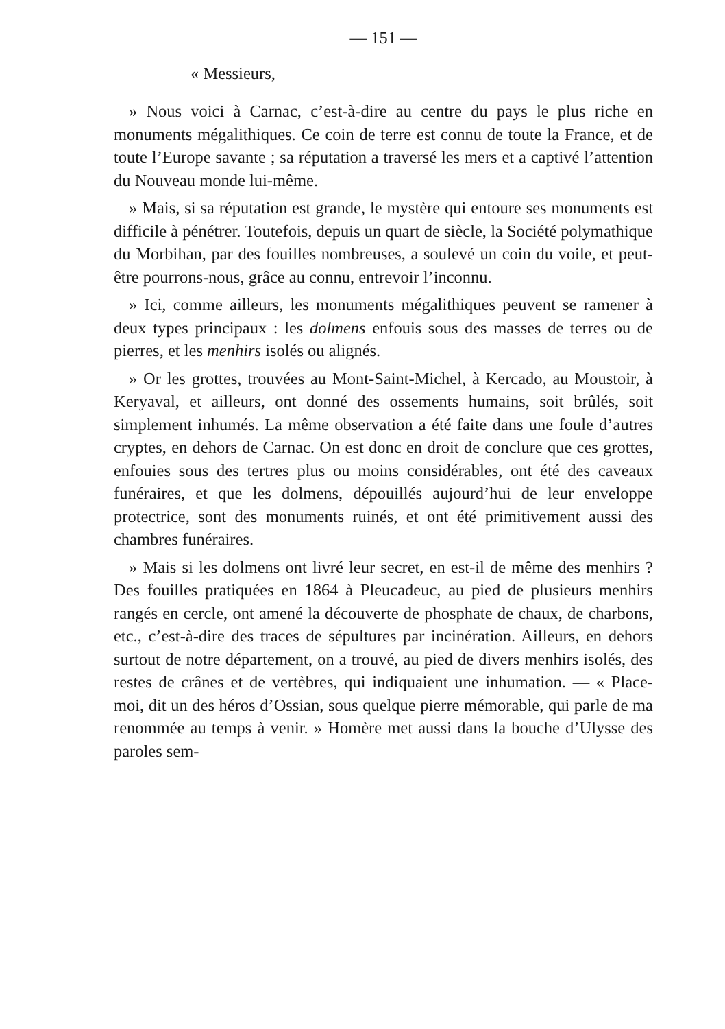— 151 —
« Messieurs,
» Nous voici à Carnac, c’est-à-dire au centre du pays le plus riche en monuments mégalithiques. Ce coin de terre est connu de toute la France, et de toute l’Europe savante ; sa réputation a traversé les mers et a captivé l’attention du Nouveau monde lui-même.
» Mais, si sa réputation est grande, le mystère qui entoure ses monuments est difficile à pénétrer. Toutefois, depuis un quart de siècle, la Société polymathique du Morbihan, par des fouilles nombreuses, a soulevé un coin du voile, et peut-être pourrons-nous, grâce au connu, entrevoir l’inconnu.
» Ici, comme ailleurs, les monuments mégalithiques peuvent se ramener à deux types principaux : les dolmens enfouis sous des masses de terres ou de pierres, et les menhirs isolés ou alignés.
» Or les grottes, trouvées au Mont-Saint-Michel, à Kercado, au Moustoir, à Keryaval, et ailleurs, ont donné des ossements humains, soit brûlés, soit simplement inhumés. La même observation a été faite dans une foule d’autres cryptes, en dehors de Carnac. On est donc en droit de conclure que ces grottes, enfouies sous des tertres plus ou moins considérables, ont été des caveaux funéraires, et que les dolmens, dépouillés aujourd’hui de leur enveloppe protectrice, sont des monuments ruinés, et ont été primitivement aussi des chambres funéraires.
» Mais si les dolmens ont livré leur secret, en est-il de même des menhirs ? Des fouilles pratiquées en 1864 à Pleucadeuc, au pied de plusieurs menhirs rangés en cercle, ont amené la découverte de phosphate de chaux, de charbons, etc., c’est-à-dire des traces de sépultures par incinération. Ailleurs, en dehors surtout de notre département, on a trouvé, au pied de divers menhirs isolés, des restes de crânes et de vertèbres, qui indiquaient une inhumation. — « Place-moi, dit un des héros d’Ossian, sous quelque pierre mémorable, qui parle de ma renommée au temps à venir. » Homère met aussi dans la bouche d’Ulysse des paroles sem-